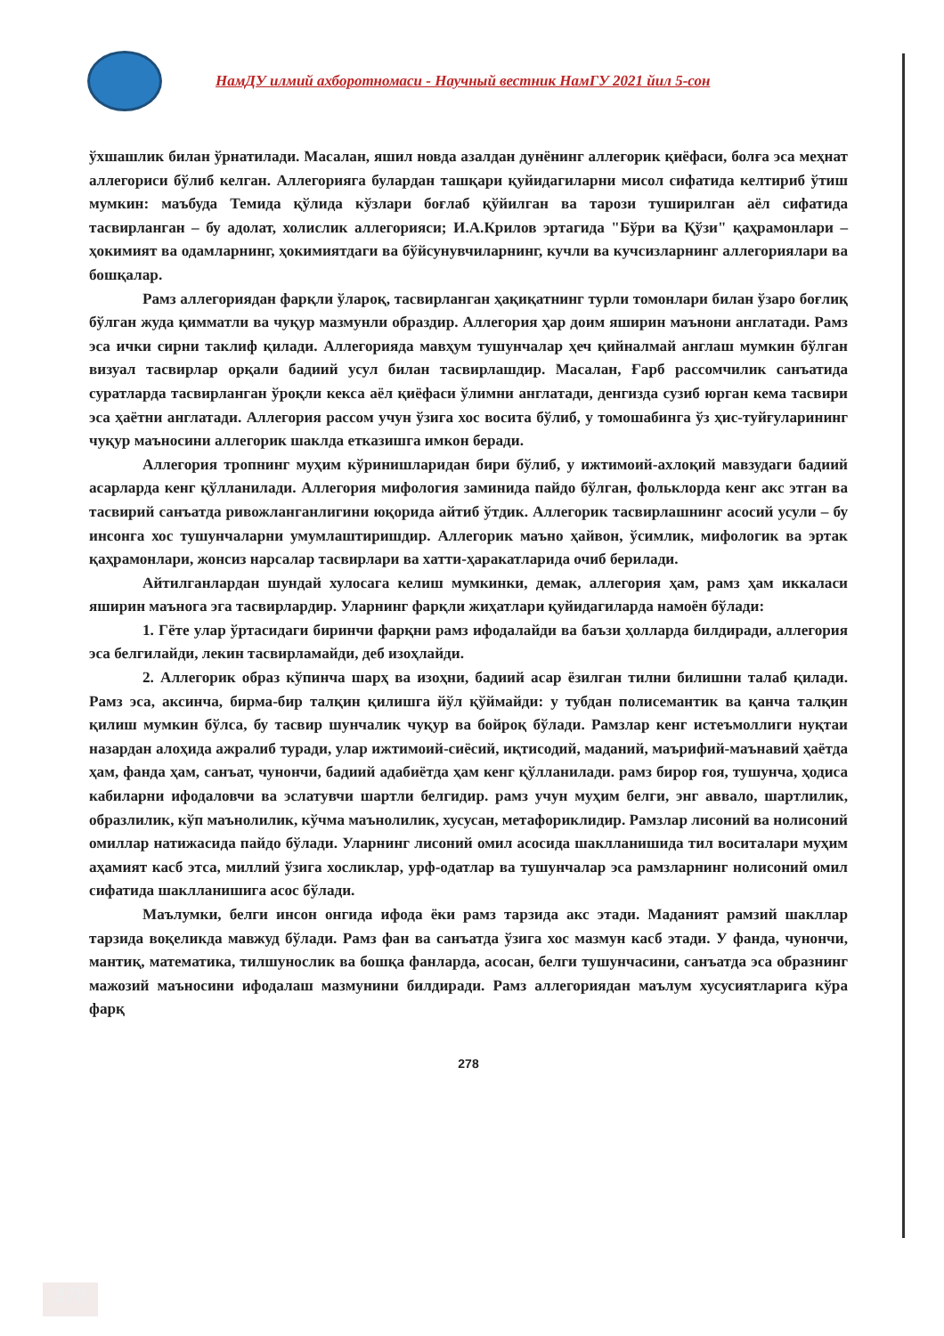НамДУ илмий ахборотномаси - Научный вестник НамГУ 2021 йил 5-сон
ўхшашлик билан ўрнатилади. Масалан, яшил новда азалдан дунёнинг аллегорик қиёфаси, болға эса меҳнат аллегориси бўлиб келган. Аллегорияга булардан ташқари қуйидагиларни мисол сифатида келтириб ўтиш мумкин: маъбуда Темида қўлида кўзлари боғлаб қўйилган ва тарози туширилган аёл сифатида тасвирланган – бу адолат, холислик аллегорияси; И.А.Крилов эртагида "Бўри ва Қўзи" қаҳрамонлари – ҳокимият ва одамларнинг, ҳокимиятдаги ва бўйсунувчиларнинг, кучли ва кучсизларнинг аллегориялари ва бошқалар.
Рамз аллегориядан фарқли ўлароқ, тасвирланган ҳақиқатнинг турли томонлари билан ўзаро боғлиқ бўлган жуда қимматли ва чуқур мазмунли образдир. Аллегория ҳар доим яширин маънони англатади. Рамз эса ички сирни таклиф қилади. Аллегорияда мавҳум тушунчалар ҳеч қийналмай англаш мумкин бўлган визуал тасвирлар орқали бадиий усул билан тасвирлашдир. Масалан, Ғарб рассомчилик санъатида суратларда тасвирланган ўроқли кекса аёл қиёфаси ўлимни англатади, денгизда сузиб юрган кема тасвири эса ҳаётни англатади. Аллегория рассом учун ўзига хос восита бўлиб, у томошабинга ўз ҳис-туйғуларининг чуқур маъносини аллегорик шаклда етказишга имкон беради.
Аллегория тропнинг муҳим кўринишларидан бири бўлиб, у ижтимоий-ахлоқий мавзудаги бадиий асарларда кенг қўлланилади. Аллегория мифология заминида пайдо бўлган, фольклорда кенг акс этган ва тасвирий санъатда ривожланганлигини юқорида айтиб ўтдик. Аллегорик тасвирлашнинг асосий усули – бу инсонга хос тушунчаларни умумлаштиришдир. Аллегорик маъно ҳайвон, ўсимлик, мифологик ва эртак қаҳрамонлари, жонсиз нарсалар тасвирлари ва хатти-ҳаракатларида очиб берилади.
Айтилганлардан шундай хулосага келиш мумкинки, демак, аллегория ҳам, рамз ҳам иккаласи яширин маънога эга тасвирлардир. Уларнинг фарқли жиҳатлари қуйидагиларда намоён бўлади:
1. Гёте улар ўртасидаги биринчи фарқни рамз ифодалайди ва баъзи ҳолларда билдиради, аллегория эса белгилайди, лекин тасвирламайди, деб изоҳлайди.
2. Аллегорик образ кўпинча шарҳ ва изоҳни, бадиий асар ёзилган тилни билишни талаб қилади. Рамз эса, аксинча, бирма-бир талқин қилишга йўл қўймайди: у тубдан полисемантик ва қанча талқин қилиш мумкин бўлса, бу тасвир шунчалик чуқур ва бойроқ бўлади. Рамзлар кенг истеъмоллиги нуқтаи назардан алоҳида ажралиб туради, улар ижтимоий-сиёсий, иқтисодий, маданий, маърифий-маънавий ҳаётда ҳам, фанда ҳам, санъат, чунончи, бадиий адабиётда ҳам кенг қўлланилади. рамз бирор ғоя, тушунча, ҳодиса кабиларни ифодаловчи ва эслатувчи шартли белгидир. рамз учун муҳим белги, энг аввало, шартлилик, образлилик, кўп маънолилик, кўчма маънолилик, хусусан, метафориклидир. Рамзлар лисоний ва нолисоний омиллар натижасида пайдо бўлади. Уларнинг лисоний омил асосида шаклланишида тил воситалари муҳим аҳамият касб этса, миллий ўзига хосликлар, урф-одатлар ва тушунчалар эса рамзларнинг нолисоний омил сифатида шаклланишига асос бўлади.
Маълумки, белги инсон онгида ифода ёки рамз тарзида акс этади. Маданият рамзий шакллар тарзида воқеликда мавжуд бўлади. Рамз фан ва санъатда ўзига хос мазмун касб этади. У фанда, чунончи, мантиқ, математика, тилшунослик ва бошқа фанларда, асосан, белги тушунчасини, санъатда эса образнинг мажозий маъносини ифодалаш мазмунини билдиради. Рамз аллегориядан маълум хусусиятларига кўра фарқ
278
278